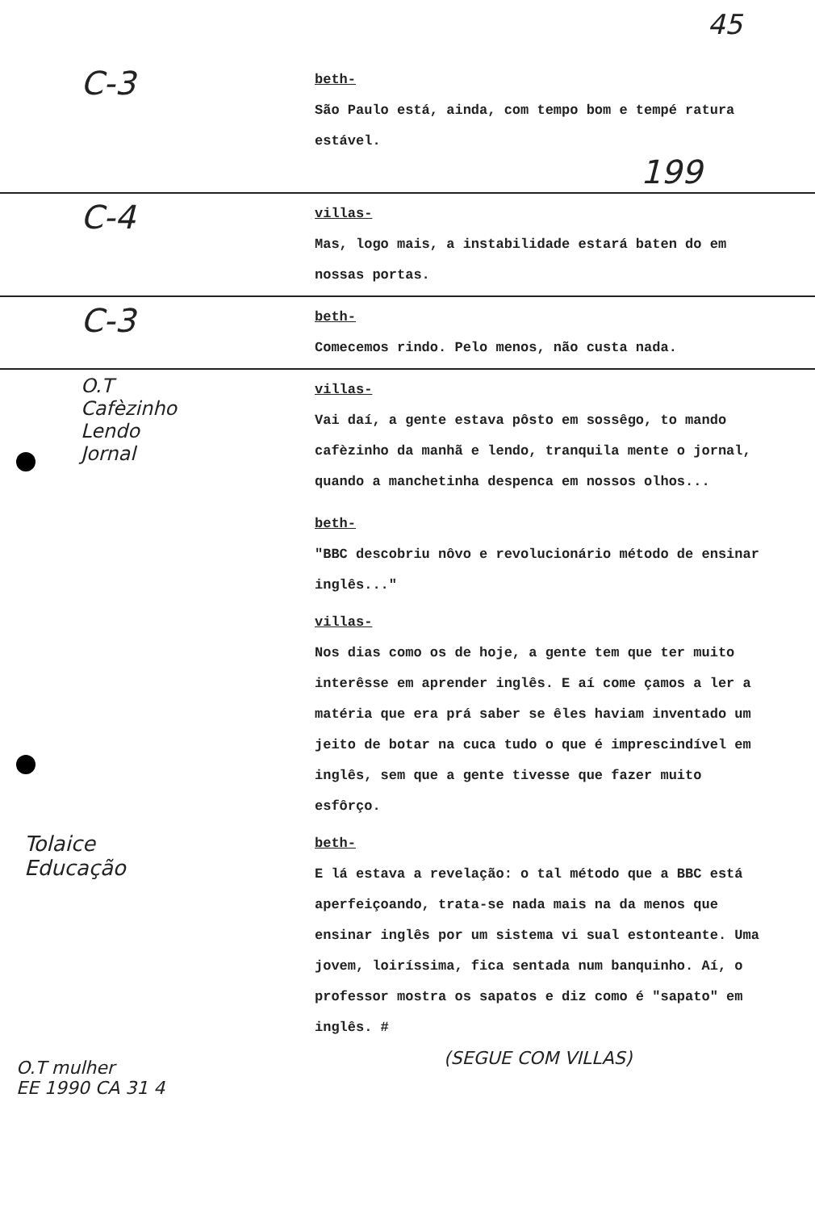45
C-3
beth-
São Paulo está, ainda, com tempo bom e tempé ratura estável.
199
C-4
villas-
Mas, logo mais, a instabilidade estará baten do em nossas portas.
C-3
beth-
Comecemos rindo. Pelo menos, não custa nada.
O.T
Cafèzinho
Lendo
Jornal
villas-
Vai daí, a gente estava pôsto em sossêgo, to mando cafèzinho da manhã e lendo, tranquila mente o jornal, quando a manchetinha despenca em nossos olhos...
beth-
"BBC descobriu nôvo e revolucionário método de ensinar inglês..."
villas-
Nos dias como os de hoje, a gente tem que ter muito interêsse em aprender inglês. E aí come çamos a ler a matéria que era prá saber se êles haviam inventado um jeito de botar na cuca tudo o que é imprescindível em inglês, sem que a gente tivesse que fazer muito esfôrço.
beth-
E lá estava a revelação: o tal método que a BBC está aperfeiçoando, trata-se nada mais na da menos que ensinar inglês por um sistema vi sual estonteante. Uma jovem, loiríssima, fica sentada num banquinho. Aí, o professor mostra os sapatos e diz como é "sapato" em inglês. #
(SEGUE COM VILLAS)
Tolaice
Educação
O.T mulher
EE 1990 CA 31 4